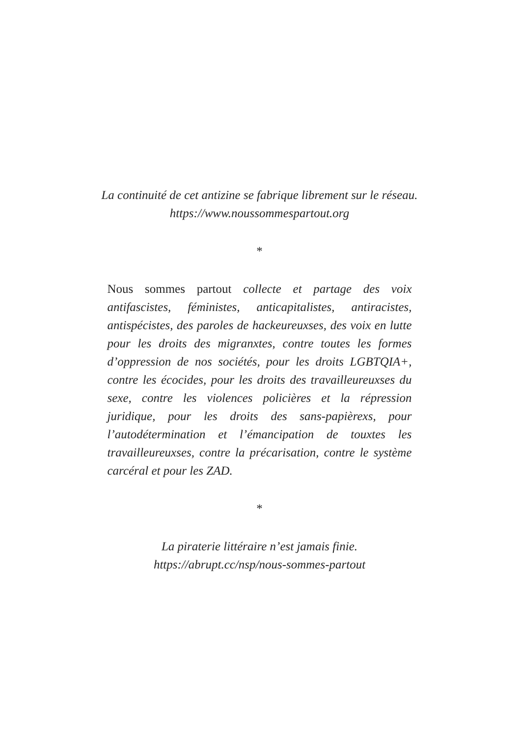La continuité de cet antizine se fabrique librement sur le réseau.
https://www.noussommespartout.org
*
Nous sommes partout collecte et partage des voix antifascistes, féministes, anticapitalistes, antiracistes, antispécistes, des paroles de hackeureuxses, des voix en lutte pour les droits des migranxtes, contre toutes les formes d’oppression de nos sociétés, pour les droits LGBTQIA+, contre les écocides, pour les droits des travailleureuxses du sexe, contre les violences policières et la répression juridique, pour les droits des sans-papièrexs, pour l’autodétermination et l’émancipation de touxtes les travailleureuxses, contre la précarisation, contre le système carcéral et pour les ZAD.
*
La piraterie littéraire n’est jamais finie.
https://abrupt.cc/nsp/nous-sommes-partout